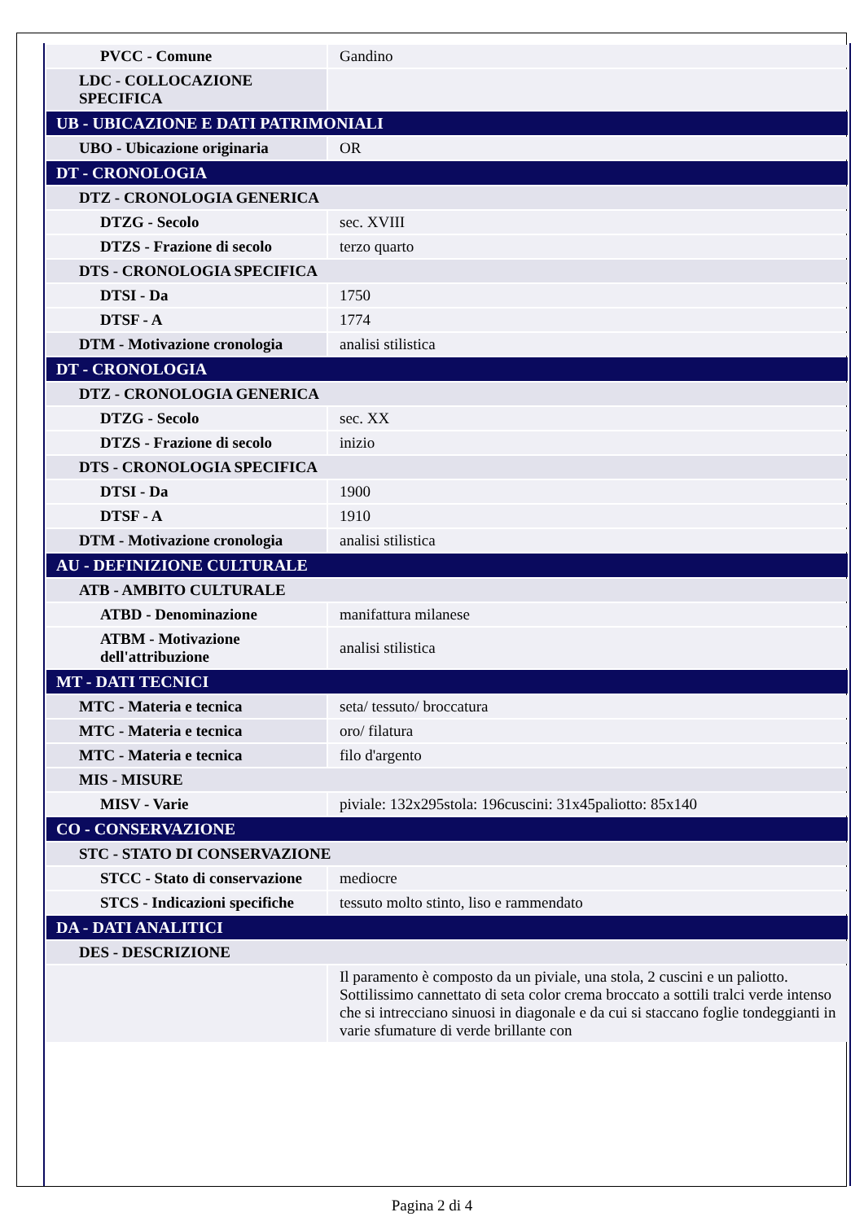| PVCC - Comune | Gandino |
| LDC - COLLOCAZIONE SPECIFICA | |
| UB - UBICAZIONE E DATI PATRIMONIALI | |
| UBO - Ubicazione originaria | OR |
| DT - CRONOLOGIA | |
| DTZ - CRONOLOGIA GENERICA | |
| DTZG - Secolo | sec. XVIII |
| DTZS - Frazione di secolo | terzo quarto |
| DTS - CRONOLOGIA SPECIFICA | |
| DTSI - Da | 1750 |
| DTSF - A | 1774 |
| DTM - Motivazione cronologia | analisi stilistica |
| DT - CRONOLOGIA | |
| DTZ - CRONOLOGIA GENERICA | |
| DTZG - Secolo | sec. XX |
| DTZS - Frazione di secolo | inizio |
| DTS - CRONOLOGIA SPECIFICA | |
| DTSI - Da | 1900 |
| DTSF - A | 1910 |
| DTM - Motivazione cronologia | analisi stilistica |
| AU - DEFINIZIONE CULTURALE | |
| ATB - AMBITO CULTURALE | |
| ATBD - Denominazione | manifattura milanese |
| ATBM - Motivazione dell'attribuzione | analisi stilistica |
| MT - DATI TECNICI | |
| MTC - Materia e tecnica | seta/ tessuto/ broccatura |
| MTC - Materia e tecnica | oro/ filatura |
| MTC - Materia e tecnica | filo d'argento |
| MIS - MISURE | |
| MISV - Varie | piviale: 132x295stola: 196cuscini: 31x45paliotto: 85x140 |
| CO - CONSERVAZIONE | |
| STC - STATO DI CONSERVAZIONE | |
| STCC - Stato di conservazione | mediocre |
| STCS - Indicazioni specifiche | tessuto molto stinto, liso e rammendato |
| DA - DATI ANALITICI | |
| DES - DESCRIZIONE | |
| | Il paramento è composto da un piviale, una stola, 2 cuscini e un paliotto. Sottilissimo cannettato di seta color crema broccato a sottili tralci verde intenso che si intrecciano sinuosi in diagonale e da cui si staccano foglie tondeggianti in varie sfumature di verde brillante con |
Pagina 2 di 4